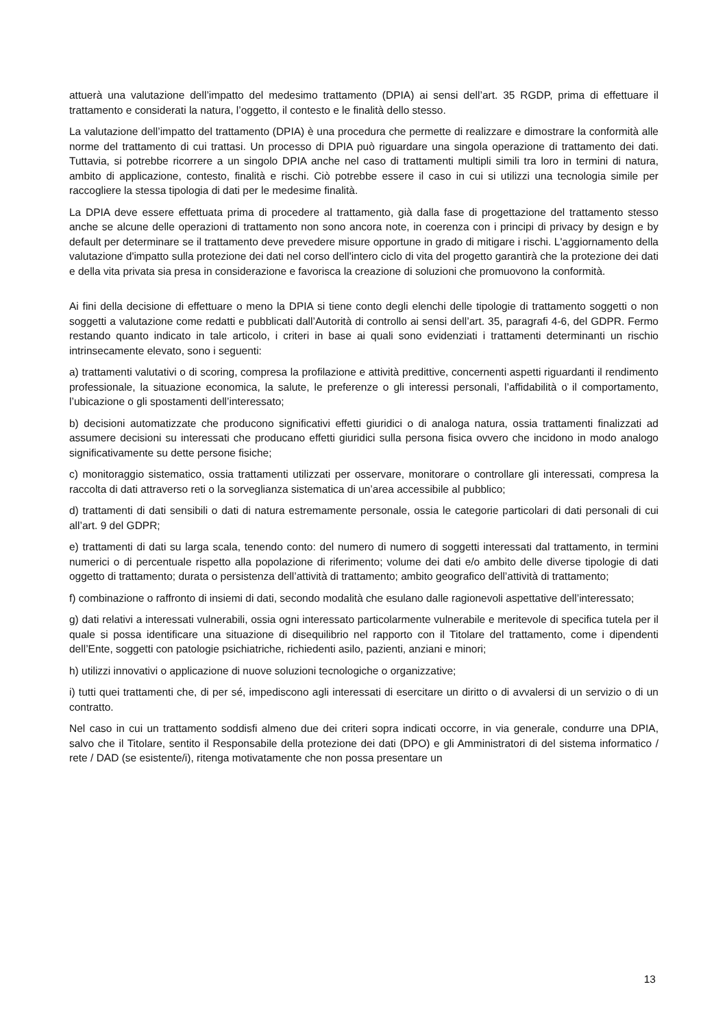attuerà una valutazione dell’impatto del medesimo trattamento (DPIA) ai sensi dell’art. 35 RGDP, prima di effettuare il trattamento e considerati la natura, l’oggetto, il contesto e le finalità dello stesso.
La valutazione dell’impatto del trattamento (DPIA) è una procedura che permette di realizzare e dimostrare la conformità alle norme del trattamento di cui trattasi. Un processo di DPIA può riguardare una singola operazione di trattamento dei dati. Tuttavia, si potrebbe ricorrere a un singolo DPIA anche nel caso di trattamenti multipli simili tra loro in termini di natura, ambito di applicazione, contesto, finalità e rischi. Ciò potrebbe essere il caso in cui si utilizzi una tecnologia simile per raccogliere la stessa tipologia di dati per le medesime finalità.
La DPIA deve essere effettuata prima di procedere al trattamento, già dalla fase di progettazione del trattamento stesso anche se alcune delle operazioni di trattamento non sono ancora note, in coerenza con i principi di privacy by design e by default per determinare se il trattamento deve prevedere misure opportune in grado di mitigare i rischi. L'aggiornamento della valutazione d'impatto sulla protezione dei dati nel corso dell'intero ciclo di vita del progetto garantirà che la protezione dei dati e della vita privata sia presa in considerazione e favorisca la creazione di soluzioni che promuovono la conformità.
Ai fini della decisione di effettuare o meno la DPIA si tiene conto degli elenchi delle tipologie di trattamento soggetti o non soggetti a valutazione come redatti e pubblicati dall’Autorità di controllo ai sensi dell’art. 35, paragrafi 4-6, del GDPR. Fermo restando quanto indicato in tale articolo, i criteri in base ai quali sono evidenziati i trattamenti determinanti un rischio intrinsecamente elevato, sono i seguenti:
a) trattamenti valutativi o di scoring, compresa la profilazione e attività predittive, concernenti aspetti riguardanti il rendimento professionale, la situazione economica, la salute, le preferenze o gli interessi personali, l’affidabilità o il comportamento, l’ubicazione o gli spostamenti dell’interessato;
b) decisioni automatizzate che producono significativi effetti giuridici o di analoga natura, ossia trattamenti finalizzati ad assumere decisioni su interessati che producano effetti giuridici sulla persona fisica ovvero che incidono in modo analogo significativamente su dette persone fisiche;
c) monitoraggio sistematico, ossia trattamenti utilizzati per osservare, monitorare o controllare gli interessati, compresa la raccolta di dati attraverso reti o la sorveglianza sistematica di un’area accessibile al pubblico;
d) trattamenti di dati sensibili o dati di natura estremamente personale, ossia le categorie particolari di dati personali di cui all’art. 9 del GDPR;
e) trattamenti di dati su larga scala, tenendo conto: del numero di numero di soggetti interessati dal trattamento, in termini numerici o di percentuale rispetto alla popolazione di riferimento; volume dei dati e/o ambito delle diverse tipologie di dati oggetto di trattamento; durata o persistenza dell’attività di trattamento; ambito geografico dell’attività di trattamento;
f) combinazione o raffronto di insiemi di dati, secondo modalità che esulano dalle ragionevoli aspettative dell’interessato;
g) dati relativi a interessati vulnerabili, ossia ogni interessato particolarmente vulnerabile e meritevole di specifica tutela per il quale si possa identificare una situazione di disequilibrio nel rapporto con il Titolare del trattamento, come i dipendenti dell’Ente, soggetti con patologie psichiatriche, richiedenti asilo, pazienti, anziani e minori;
h) utilizzi innovativi o applicazione di nuove soluzioni tecnologiche o organizzative;
i) tutti quei trattamenti che, di per sé, impediscono agli interessati di esercitare un diritto o di avvalersi di un servizio o di un contratto.
Nel caso in cui un trattamento soddisfi almeno due dei criteri sopra indicati occorre, in via generale, condurre una DPIA, salvo che il Titolare, sentito il Responsabile della protezione dei dati (DPO) e gli Amministratori di del sistema informatico / rete / DAD (se esistente/i), ritenga motivatamente che non possa presentare un
13